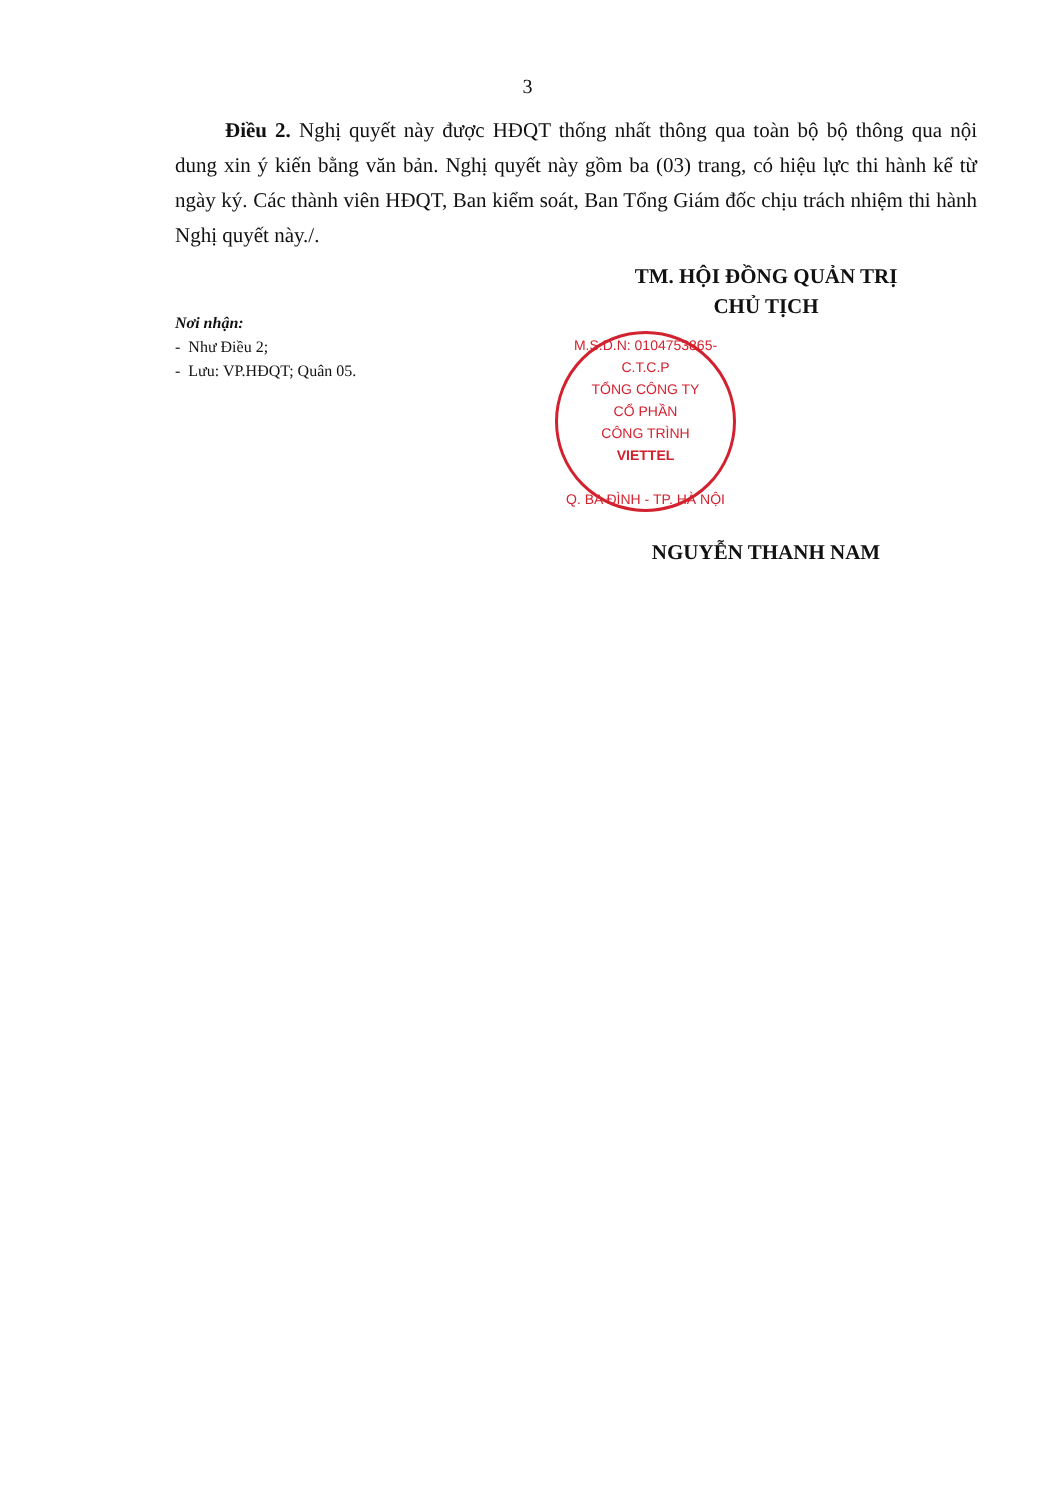3
Điều 2. Nghị quyết này được HĐQT thống nhất thông qua toàn bộ bộ thông qua nội dung xin ý kiến bằng văn bản. Nghị quyết này gồm ba (03) trang, có hiệu lực thi hành kể từ ngày ký. Các thành viên HĐQT, Ban kiểm soát, Ban Tổng Giám đốc chịu trách nhiệm thi hành Nghị quyết này./.
Nơi nhận:
- Như Điều 2;
- Lưu: VP.HĐQT; Quân 05.
TM. HỘI ĐỒNG QUẢN TRỊ
CHỦ TỊCH
M.S.D.N: 0104753865- C.T.C.P
TỔNG CÔNG TY
CỔ PHẦN
CÔNG TRÌNH
VIETTEL
Q. BA ĐÌNH - TP. HÀ NỘI
NGUYỄN THANH NAM